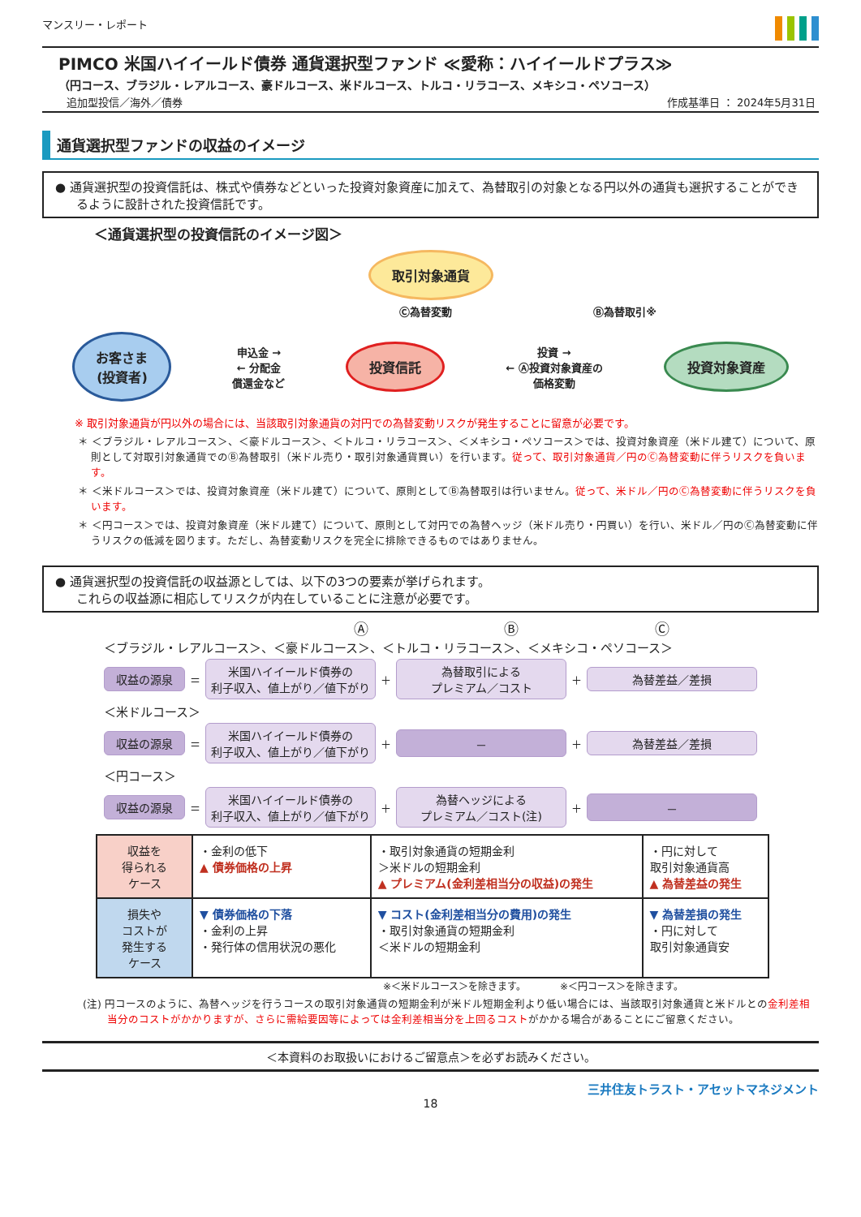マンスリー・レポート
PIMCO 米国ハイイールド債券 通貨選択型ファンド ≪愛称：ハイイールドプラス≫
（円コース、ブラジル・レアルコース、豪ドルコース、米ドルコース、トルコ・リラコース、メキシコ・ペソコース）
追加型投信／海外／債券 作成基準日 ： 2024年5月31日
通貨選択型ファンドの収益のイメージ
● 通貨選択型の投資信託は、株式や債券などといった投資対象資産に加えて、為替取引の対象となる円以外の通貨も選択することができるように設計された投資信託です。
＜通貨選択型の投資信託のイメージ図＞
取引対象通貨
Ⓒ為替変動 Ⓑ為替取引※
お客さま
(投資者) 申込金 →
← 分配金
償還金など 投資信託 投資 →
← Ⓐ投資対象資産の
価格変動 投資対象資産
※ 取引対象通貨が円以外の場合には、当該取引対象通貨の対円での為替変動リスクが発生することに留意が必要です。
＊ ＜ブラジル・レアルコース＞、＜豪ドルコース＞、＜トルコ・リラコース＞、＜メキシコ・ペソコース＞では、投資対象資産（米ドル建て）について、原則として対取引対象通貨でのⒷ為替取引（米ドル売り・取引対象通貨買い）を行います。従って、取引対象通貨／円のⒸ為替変動に伴うリスクを負います。
＊ ＜米ドルコース＞では、投資対象資産（米ドル建て）について、原則としてⒷ為替取引は行いません。従って、米ドル／円のⒸ為替変動に伴うリスクを負います。
＊ ＜円コース＞では、投資対象資産（米ドル建て）について、原則として対円での為替ヘッジ（米ドル売り・円買い）を行い、米ドル／円のⒸ為替変動に伴うリスクの低減を図ります。ただし、為替変動リスクを完全に排除できるものではありません。
● 通貨選択型の投資信託の収益源としては、以下の3つの要素が挙げられます。
これらの収益源に相応してリスクが内在していることに注意が必要です。
Ⓐ Ⓑ Ⓒ
＜ブラジル・レアルコース＞、＜豪ドルコース＞、＜トルコ・リラコース＞、＜メキシコ・ペソコース＞
収益の源泉 ＝ 米国ハイイールド債券の
利子収入、値上がり／値下がり ＋ 為替取引による
プレミアム／コスト ＋ 為替差益／差損
＜米ドルコース＞
収益の源泉 ＝ 米国ハイイールド債券の
利子収入、値上がり／値下がり ＋ － ＋ 為替差益／差損
＜円コース＞
収益の源泉 ＝ 米国ハイイールド債券の
利子収入、値上がり／値下がり ＋ 為替ヘッジによる
プレミアム／コスト(注) ＋ －
| 収益を 得られる ケース | ・金利の低下 ▲ 債券価格の上昇 | ・取引対象通貨の短期金利 ＞米ドルの短期金利 ▲ プレミアム(金利差相当分の収益)の発生 | ・円に対して 取引対象通貨高 ▲ 為替差益の発生 |
| 損失や コストが 発生する ケース | ▼ 債券価格の下落 ・金利の上昇 ・発行体の信用状況の悪化 | ▼ コスト(金利差相当分の費用)の発生 ・取引対象通貨の短期金利 ＜米ドルの短期金利 | ▼ 為替差損の発生 ・円に対して 取引対象通貨安 |
※＜米ドルコース＞を除きます。　　　　※＜円コース＞を除きます。
(注) 円コースのように、為替ヘッジを行うコースの取引対象通貨の短期金利が米ドル短期金利より低い場合には、当該取引対象通貨と米ドルとの金利差相当分のコストがかかりますが、さらに需給要因等によっては金利差相当分を上回るコストがかかる場合があることにご留意ください。
＜本資料のお取扱いにおけるご留意点＞を必ずお読みください。
三井住友トラスト・アセットマネジメント
18